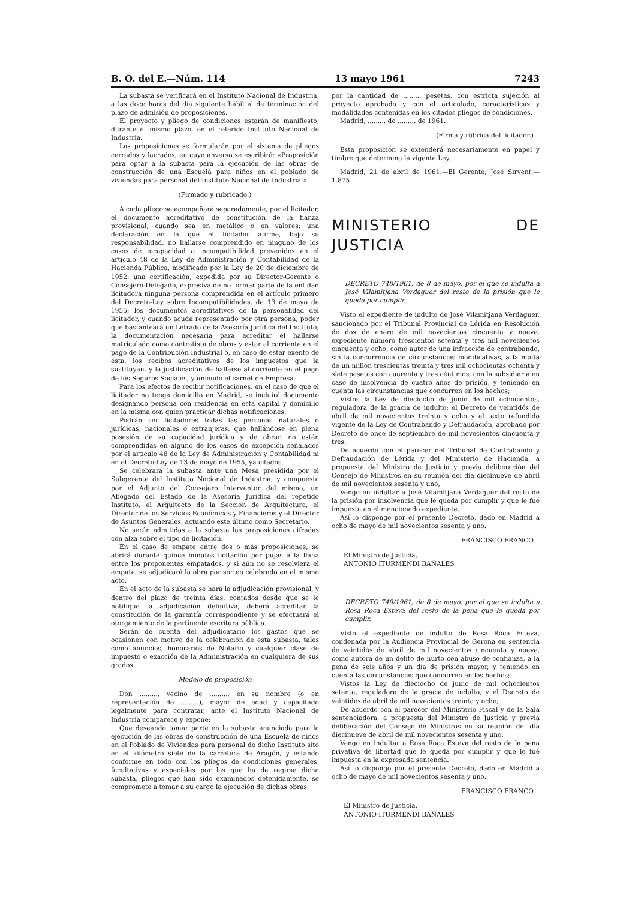B. O. del E.—Núm. 114 13 mayo 1961 7243
La subasta se verificará en el Instituto Nacional de Industria, a las doce horas del día siguiente hábil al de terminación del plazo de admisión de proposiciones.
El proyecto y pliego de condiciones estarán de manifiesto, durante el mismo plazo, en el referido Instituto Nacional de Industria.
Las proposiciones se formularán por el sistema de pliegos cerrados y lacrados, en cuyo anverso se escribirá: «Proposición para optar a la subasta para la ejecución de las obras de construcción de una Escuela para niños en el poblado de viviendas para personal del Instituto Nacional de Industria.»
(Firmado y rubricado.)
A cada pliego se acompañará separadamente, por el licitador, el documento acreditativo de constitución de la fianza provisional, cuando sea en metálico o en valores; una declaración en la que el licitador afirme, bajo su responsabilidad, no hallarse comprendido en ninguno de los casos de incapacidad o incompatibilidad prevenidos en el artículo 48 de la Ley de Administración y Contabilidad de la Hacienda Pública, modificado por la Ley de 20 de diciembre de 1952; una certificación, expedida por su Director-Gerente o Consejero-Delegado, expresiva de no formar parte de la entidad licitadora ninguna persona comprendida en el artículo primero del Decreto-Ley sobre Incompatibilidades, de 13 de mayo de 1955; los documentos acreditativos de la personalidad del licitador, y cuando acuda representado por otra persona, poder que bastanteará un Letrado de la Asesoría Jurídica del Instituto; la documentación necesaria para acreditar el hallarse matriculado como contratista de obras y estar al corriente en el pago de la Contribución Industrial o, en caso de estar exento de ésta, los recibos acreditativos de los impuestos que la sustituyan, y la justificación de hallarse al corriente en el pago de los Seguros Sociales, y uniendo el carnet de Empresa.
Para los efectos de recibir notificaciones, en el caso de que el licitador no tenga domicilio en Madrid, se incluirá documento designando persona con residencia en esta capital y domicilio en la misma con quien practicar dichas notificaciones.
Podrán ser licitadores todas las personas naturales o jurídicas, nacionales o extranjeras, que hallándose en plena posesión de su capacidad jurídica y de obrar, no estén comprendidas en alguno de los casos de excepción señalados por el artículo 48 de la Ley de Administración y Contabilidad ni en el Decreto-Ley de 13 de mayo de 1955, ya citados.
Se celebrará la subasta ante una Mesa presidida por el Subgerente del Instituto Nacional de Industria, y compuesta por el Adjunto del Consejero Interventor del mismo, un Abogado del Estado de la Asesoría Jurídica del repetido Instituto, el Arquitecto de la Sección de Arquitectura, el Director de los Servicios Económicos y Financieros y el Director de Asuntos Generales, actuando este último como Secretario.
No serán admitidas a la subasta las proposiciones cifradas con alza sobre el tipo de licitación.
En el caso de empate entre dos o más proposiciones, se abrirá durante quince minutos licitación por pujas a la llana entre los proponentes empatados, y si aún no se resolviera el empate, se adjudicará la obra por sorteo celebrado en el mismo acto.
En el acto de la subasta se hará la adjudicación provisional, y dentro del plazo de treinta días, contados desde que se le notifique la adjudicación definitiva, deberá acreditar la constitución de la garantía correspondiente y se efectuará el otorgamiento de la pertinente escritura pública.
Serán de cuenta del adjudicatario los gastos que se ocasionen con motivo de la celebración de esta subasta, tales como anuncios, honorarios de Notario y cualquier clase de impuesto o exacción de la Administración en cualquiera de sus grados.
Modelo de proposición
Don ........., vecino de ........., en su nombre (o en representación de .........), mayor de edad y capacitado legalmente para contratar, ante el Instituto Nacional de Industria comparece y expone:
Que deseando tomar parte en la subasta anunciada para la ejecución de las obras de construcción de una Escuela de niños en el Poblado de Viviendas para personal de dicho Instituto sito en el kilómetro siete de la carretera de Aragón, y estando conforme en todo con los pliegos de condiciones generales, facultativas y especiales por las que ha de regirse dicha subasta, pliegos que han sido examinados detenidamente, se compromete a tomar a su cargo la ejecución de dichas obras
por la cantidad de ......... pesetas, con estricta sujeción al proyecto aprobado y con el articulado, características y modalidades contenidas en los citados pliegos de condiciones.
Madrid, ......... de ......... de 1961.
(Firma y rúbrica del licitador.)
Esta proposición se extenderá necesariamente en papel y timbre que determina la vigente Ley.
Madrid, 21 de abril de 1961.—El Gerente, José Sirvent.—1.875.
MINISTERIO DE JUSTICIA
DECRETO 748/1961, de 8 de mayo, por el que se indulta a José Vilamitjana Verdaguer del resto de la prisión que le queda por cumplir.
Visto el expediente de indulto de José Vilamitjana Verdaguer, sancionado por el Tribunal Provincial de Lérida en Resolución de dos de enero de mil novecientos cincuenta y nueve, expediente número trescientos setenta y tres mil novecientos cincuenta y ocho, como autor de una infracción de contrabando, sin la concurrencia de circunstancias modificativas, a la multa de un millón trescientas treinta y tres mil ochocientas ochenta y siete pesetas con cuarenta y tres céntimos, con la subsidiaria en caso de insolvencia de cuatro años de prisión, y teniendo en cuenta las circunstancias que concurren en los hechos;
Vistos la Ley de dieciocho de junio de mil ochocientos, reguladora de la gracia de indulto; el Decreto de veintidós de abril de mil novecientos treinta y ocho y el texto refundido vigente de la Ley de Contrabando y Defraudación, aprobado por Decreto de once de septiembre de mil novecientos cincuenta y tres;
De acuerdo con el parecer del Tribunal de Contrabando y Defraudación de Lérida y del Ministerio de Hacienda, a propuesta del Ministro de Justicia y previa deliberación del Consejo de Ministros en su reunión del día diecinueve de abril de mil novecientos sesenta y uno,
Vengo en indultar a José Vilamitjana Verdaguer del resto de la prisión por insolvencia que le queda por cumplir y que le fué impuesta en el mencionado expediente.
Así lo dispongo por el presente Decreto, dado en Madrid a ocho de mayo de mil novecientos sesenta y uno.
FRANCISCO FRANCO
El Ministro de Justicia,
ANTONIO ITURMENDI BAÑALES
DECRETO 749/1961, de 8 de mayo, por el que se indulta a Rosa Roca Esteva del resto de la pena que le queda por cumplir.
Visto el expediente de indulto de Rosa Roca Esteva, condenada por la Audiencia Provincial de Gerona en sentencia de veintidós de abril de mil novecientos cincuenta y nueve, como autora de un delito de hurto con abuso de confianza, a la pena de seis años y un día de prisión mayor, y teniendo en cuenta las circunstancias que concurren en los hechos;
Vistos la Ley de dieciocho de junio de mil ochocientos setenta, reguladora de la gracia de indulto, y el Decreto de veintidós de abril de mil novecientos treinta y ocho;
De acuerdo con el parecer del Ministerio Fiscal y de la Sala sentenciadora, a propuesta del Ministro de Justicia y previa deliberación del Consejo de Ministros en su reunión del día diecinueve de abril de mil novecientos sesenta y uno,
Vengo en indultar a Rosa Roca Esteva del resto de la pena privativa de libertad que le queda por cumplir y que le fué impuesta en la expresada sentencia.
Así lo dispongo por el presente Decreto, dado en Madrid a ocho de mayo de mil novecientos sesenta y uno.
FRANCISCO FRANCO
El Ministro de Justicia,
ANTONIO ITURMENDI BAÑALES